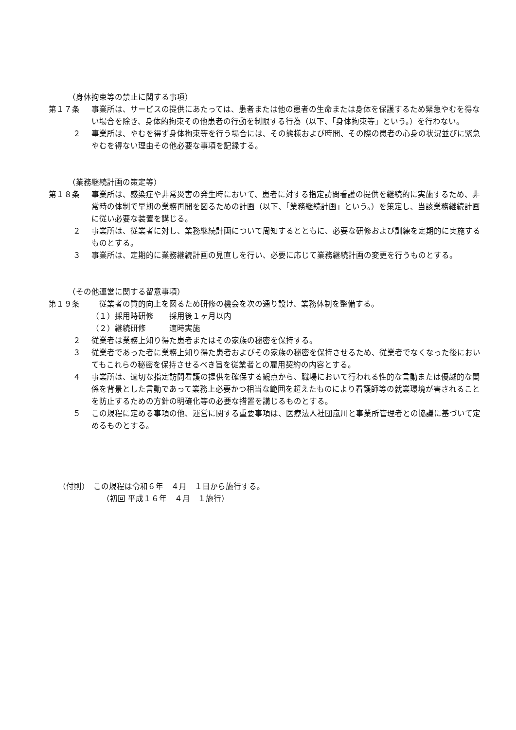（身体拘束等の禁止に関する事項）
第１７条 事業所は、サービスの提供にあたっては、患者または他の患者の生命または身体を保護するため緊急やむを得ない場合を除き、身体的拘束その他患者の行動を制限する行為（以下、「身体拘束等」という。）を行わない。
２ 事業所は、やむを得ず身体拘束等を行う場合には、その態様および時間、その際の患者の心身の状況並びに緊急やむを得ない理由その他必要な事項を記録する。
（業務継続計画の策定等）
第１８条 事業所は、感染症や非常災害の発生時において、患者に対する指定訪問看護の提供を継続的に実施するため、非常時の体制で早期の業務再開を図るための計画（以下、「業務継続計画」という。）を策定し、当該業務継続計画に従い必要な装置を講じる。
２ 事業所は、従業者に対し、業務継続計画について周知するとともに、必要な研修および訓練を定期的に実施するものとする。
３ 事業所は、定期的に業務継続計画の見直しを行い、必要に応じて業務継続計画の変更を行うものとする。
（その他運営に関する留意事項）
第１９条 　従業者の質的向上を図るため研修の機会を次の通り設け、業務体制を整備する。
（１）採用時研修　　採用後１ヶ月以内
（２）継続研修　　　適時実施
２ 従業者は業務上知り得た患者またはその家族の秘密を保持する。
３ 従業者であった者に業務上知り得た患者およびその家族の秘密を保持させるため、従業者でなくなった後においてもこれらの秘密を保持させるべき旨を従業者との雇用契約の内容とする。
４ 事業所は、適切な指定訪問看護の提供を確保する観点から、職場において行われる性的な言動または優越的な関係を背景とした言動であって業務上必要かつ相当な範囲を超えたものにより看護師等の就業環境が害されることを防止するための方針の明確化等の必要な措置を講じるものとする。
５ この規程に定める事項の他、運営に関する重要事項は、医療法人社団嵐川と事業所管理者との協議に基づいて定めるものとする。
（付則）　この規程は令和６年　４月　１日から施行する。
（初回 平成１６年　４月　１施行）